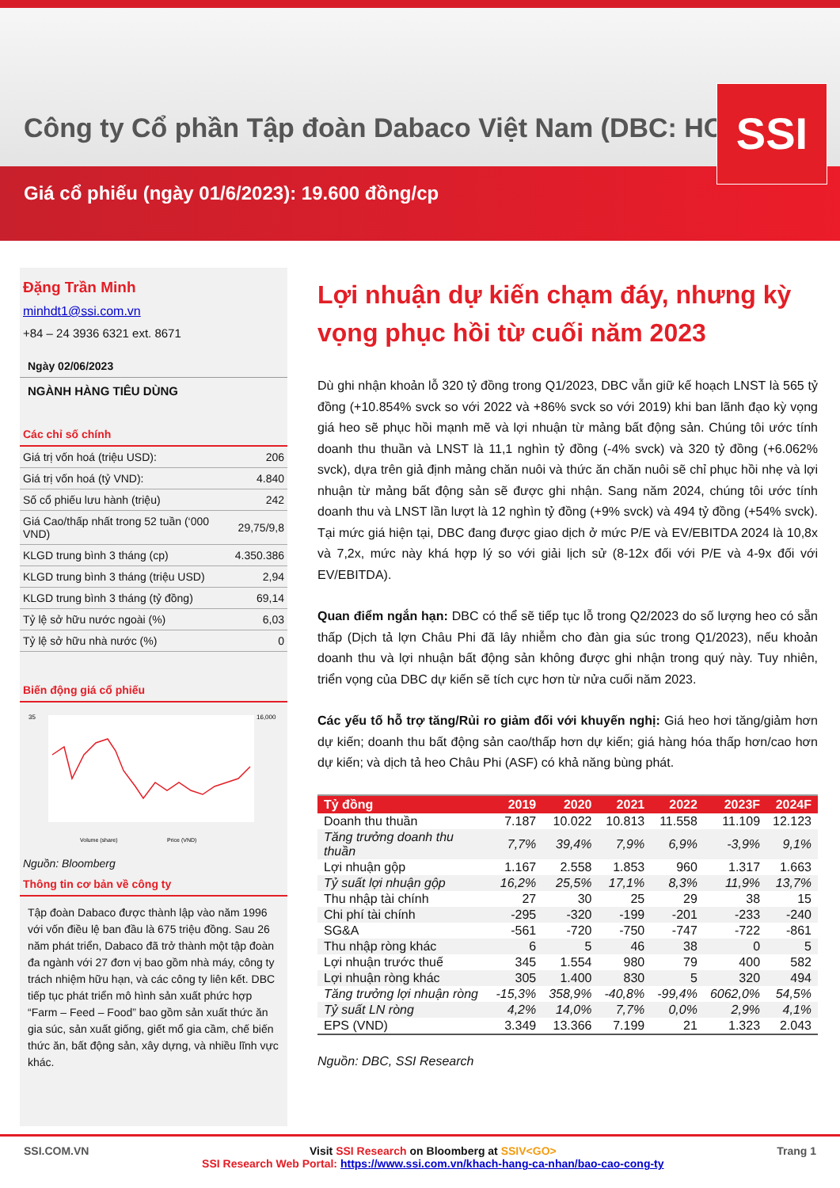Công ty Cổ phần Tập đoàn Dabaco Việt Nam (DBC: HOSE)
Giá cổ phiếu (ngày 01/6/2023): 19.600 đồng/cp
SSI
Đặng Trần Minh
minhdt1@ssi.com.vn
+84 – 24 3936 6321 ext. 8671
Ngày 02/06/2023
NGÀNH HÀNG TIÊU DÙNG
Các chỉ số chính
| Giá trị vốn hoá (triệu USD): | 206 |
| Giá trị vốn hoá (tỷ VND): | 4.840 |
| Số cổ phiếu lưu hành (triệu) | 242 |
| Giá Cao/thấp nhất trong 52 tuần (‘000 VND) | 29,75/9,8 |
| KLGD trung bình 3 tháng (cp) | 4.350.386 |
| KLGD trung bình 3 tháng (triệu USD) | 2,94 |
| KLGD trung bình 3 tháng (tỷ đồng) | 69,14 |
| Tỷ lệ sở hữu nước ngoài (%) | 6,03 |
| Tỷ lệ sở hữu nhà nước (%) | 0 |
Biến động giá cổ phiếu
35
16,000
Volume (share)
Price (VND)
Nguồn: Bloomberg
Thông tin cơ bản về công ty
Tập đoàn Dabaco được thành lập vào năm 1996 với vốn điều lệ ban đầu là 675 triệu đồng. Sau 26 năm phát triển, Dabaco đã trở thành một tập đoàn đa ngành với 27 đơn vị bao gồm nhà máy, công ty trách nhiệm hữu hạn, và các công ty liên kết. DBC tiếp tục phát triển mô hình sản xuất phức hợp “Farm – Feed – Food” bao gồm sản xuất thức ăn gia súc, sản xuất giống, giết mổ gia cầm, chế biến thức ăn, bất động sản, xây dựng, và nhiều lĩnh vực khác.
Lợi nhuận dự kiến chạm đáy, nhưng kỳ vọng phục hồi từ cuối năm 2023
Dù ghi nhận khoản lỗ 320 tỷ đồng trong Q1/2023, DBC vẫn giữ kế hoạch LNST là 565 tỷ đồng (+10.854% svck so với 2022 và +86% svck so với 2019) khi ban lãnh đạo kỳ vọng giá heo sẽ phục hồi mạnh mẽ và lợi nhuận từ mảng bất động sản. Chúng tôi ước tính doanh thu thuần và LNST là 11,1 nghìn tỷ đồng (-4% svck) và 320 tỷ đồng (+6.062% svck), dựa trên giả định mảng chăn nuôi và thức ăn chăn nuôi sẽ chỉ phục hồi nhẹ và lợi nhuận từ mảng bất động sản sẽ được ghi nhận. Sang năm 2024, chúng tôi ước tính doanh thu và LNST lần lượt là 12 nghìn tỷ đồng (+9% svck) và 494 tỷ đồng (+54% svck). Tại mức giá hiện tại, DBC đang được giao dịch ở mức P/E và EV/EBITDA 2024 là 10,8x và 7,2x, mức này khá hợp lý so với giải lịch sử (8-12x đối với P/E và 4-9x đối với EV/EBITDA).
Quan điểm ngắn hạn: DBC có thể sẽ tiếp tục lỗ trong Q2/2023 do số lượng heo có sẵn thấp (Dịch tả lợn Châu Phi đã lây nhiễm cho đàn gia súc trong Q1/2023), nếu khoản doanh thu và lợi nhuận bất động sản không được ghi nhận trong quý này. Tuy nhiên, triển vọng của DBC dự kiến sẽ tích cực hơn từ nửa cuối năm 2023.
Các yếu tố hỗ trợ tăng/Rủi ro giảm đối với khuyến nghị: Giá heo hơi tăng/giảm hơn dự kiến; doanh thu bất động sản cao/thấp hơn dự kiến; giá hàng hóa thấp hơn/cao hơn dự kiến; và dịch tả heo Châu Phi (ASF) có khả năng bùng phát.
| Tỷ đồng | 2019 | 2020 | 2021 | 2022 | 2023F | 2024F |
| --- | --- | --- | --- | --- | --- | --- |
| Doanh thu thuần | 7.187 | 10.022 | 10.813 | 11.558 | 11.109 | 12.123 |
| Tăng trưởng doanh thu thuần | 7,7% | 39,4% | 7,9% | 6,9% | -3,9% | 9,1% |
| Lợi nhuận gộp | 1.167 | 2.558 | 1.853 | 960 | 1.317 | 1.663 |
| Tỷ suất lợi nhuận gộp | 16,2% | 25,5% | 17,1% | 8,3% | 11,9% | 13,7% |
| Thu nhập tài chính | 27 | 30 | 25 | 29 | 38 | 15 |
| Chi phí tài chính | -295 | -320 | -199 | -201 | -233 | -240 |
| SG&A | -561 | -720 | -750 | -747 | -722 | -861 |
| Thu nhập ròng khác | 6 | 5 | 46 | 38 | 0 | 5 |
| Lợi nhuận trước thuế | 345 | 1.554 | 980 | 79 | 400 | 582 |
| Lợi nhuận ròng khác | 305 | 1.400 | 830 | 5 | 320 | 494 |
| Tăng trưởng lợi nhuận ròng | -15,3% | 358,9% | -40,8% | -99,4% | 6062,0% | 54,5% |
| Tỷ suất LN ròng | 4,2% | 14,0% | 7,7% | 0,0% | 2,9% | 4,1% |
| EPS (VND) | 3.349 | 13.366 | 7.199 | 21 | 1.323 | 2.043 |
Nguồn: DBC, SSI Research
SSI.COM.VN Visit SSI Research on Bloomberg at SSIV<GO>
SSI Research Web Portal: https://www.ssi.com.vn/khach-hang-ca-nhan/bao-cao-cong-ty Trang 1